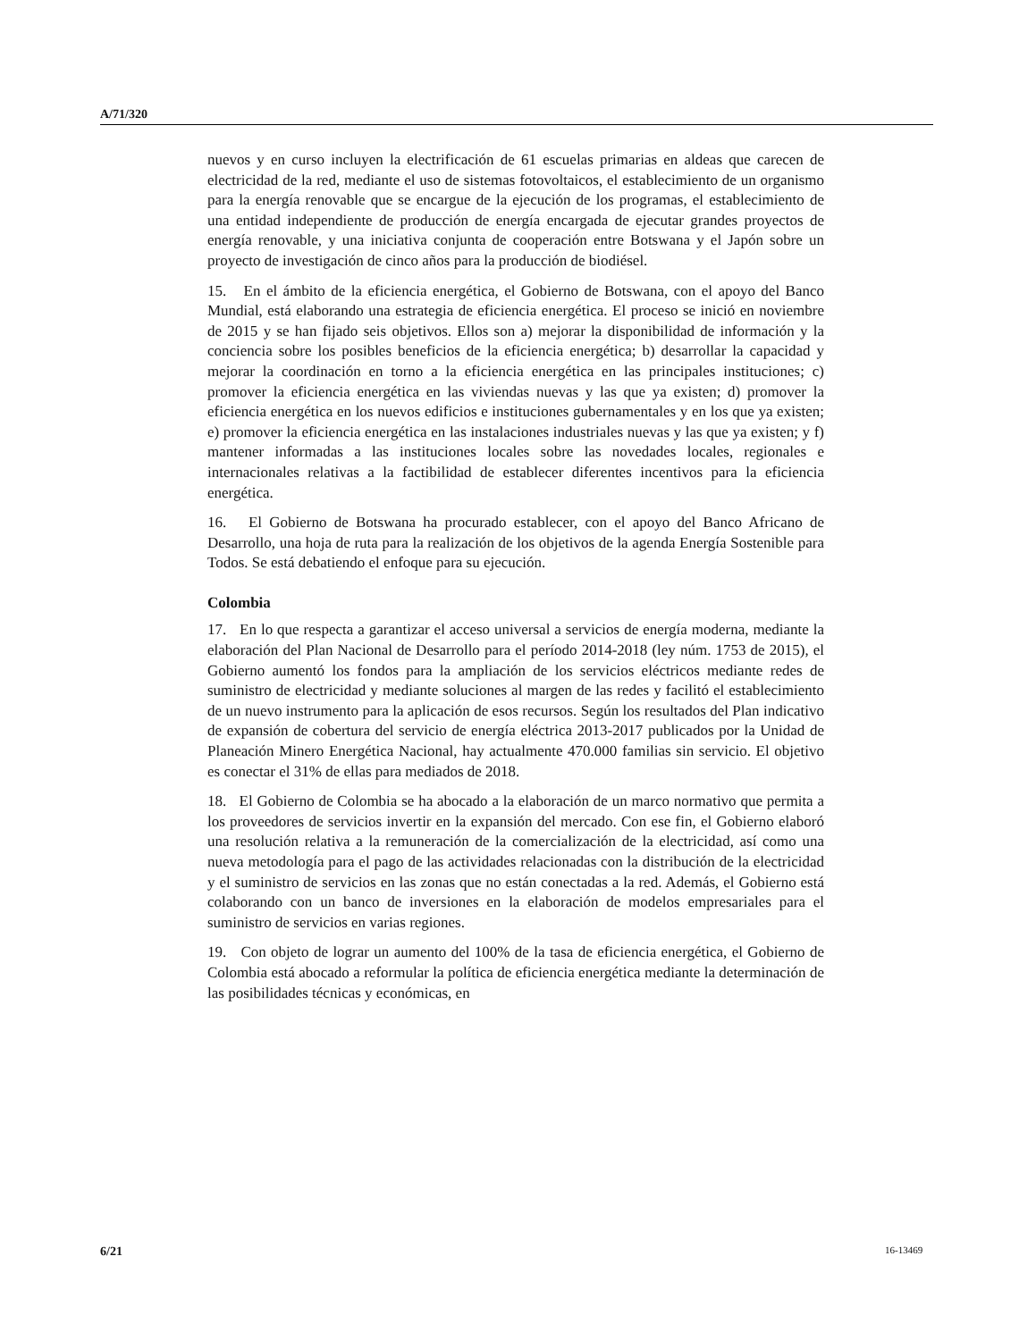A/71/320
nuevos y en curso incluyen la electrificación de 61 escuelas primarias en aldeas que carecen de electricidad de la red, mediante el uso de sistemas fotovoltaicos, el establecimiento de un organismo para la energía renovable que se encargue de la ejecución de los programas, el establecimiento de una entidad independiente de producción de energía encargada de ejecutar grandes proyectos de energía renovable, y una iniciativa conjunta de cooperación entre Botswana y el Japón sobre un proyecto de investigación de cinco años para la producción de biodiésel.
15. En el ámbito de la eficiencia energética, el Gobierno de Botswana, con el apoyo del Banco Mundial, está elaborando una estrategia de eficiencia energética. El proceso se inició en noviembre de 2015 y se han fijado seis objetivos. Ellos son a) mejorar la disponibilidad de información y la conciencia sobre los posibles beneficios de la eficiencia energética; b) desarrollar la capacidad y mejorar la coordinación en torno a la eficiencia energética en las principales instituciones; c) promover la eficiencia energética en las viviendas nuevas y las que ya existen; d) promover la eficiencia energética en los nuevos edificios e instituciones gubernamentales y en los que ya existen; e) promover la eficiencia energética en las instalaciones industriales nuevas y las que ya existen; y f) mantener informadas a las instituciones locales sobre las novedades locales, regionales e internacionales relativas a la factibilidad de establecer diferentes incentivos para la eficiencia energética.
16. El Gobierno de Botswana ha procurado establecer, con el apoyo del Banco Africano de Desarrollo, una hoja de ruta para la realización de los objetivos de la agenda Energía Sostenible para Todos. Se está debatiendo el enfoque para su ejecución.
Colombia
17. En lo que respecta a garantizar el acceso universal a servicios de energía moderna, mediante la elaboración del Plan Nacional de Desarrollo para el período 2014-2018 (ley núm. 1753 de 2015), el Gobierno aumentó los fondos para la ampliación de los servicios eléctricos mediante redes de suministro de electricidad y mediante soluciones al margen de las redes y facilitó el establecimiento de un nuevo instrumento para la aplicación de esos recursos. Según los resultados del Plan indicativo de expansión de cobertura del servicio de energía eléctrica 2013-2017 publicados por la Unidad de Planeación Minero Energética Nacional, hay actualmente 470.000 familias sin servicio. El objetivo es conectar el 31% de ellas para mediados de 2018.
18. El Gobierno de Colombia se ha abocado a la elaboración de un marco normativo que permita a los proveedores de servicios invertir en la expansión del mercado. Con ese fin, el Gobierno elaboró una resolución relativa a la remuneración de la comercialización de la electricidad, así como una nueva metodología para el pago de las actividades relacionadas con la distribución de la electricidad y el suministro de servicios en las zonas que no están conectadas a la red. Además, el Gobierno está colaborando con un banco de inversiones en la elaboración de modelos empresariales para el suministro de servicios en varias regiones.
19. Con objeto de lograr un aumento del 100% de la tasa de eficiencia energética, el Gobierno de Colombia está abocado a reformular la política de eficiencia energética mediante la determinación de las posibilidades técnicas y económicas, en
6/21 16-13469